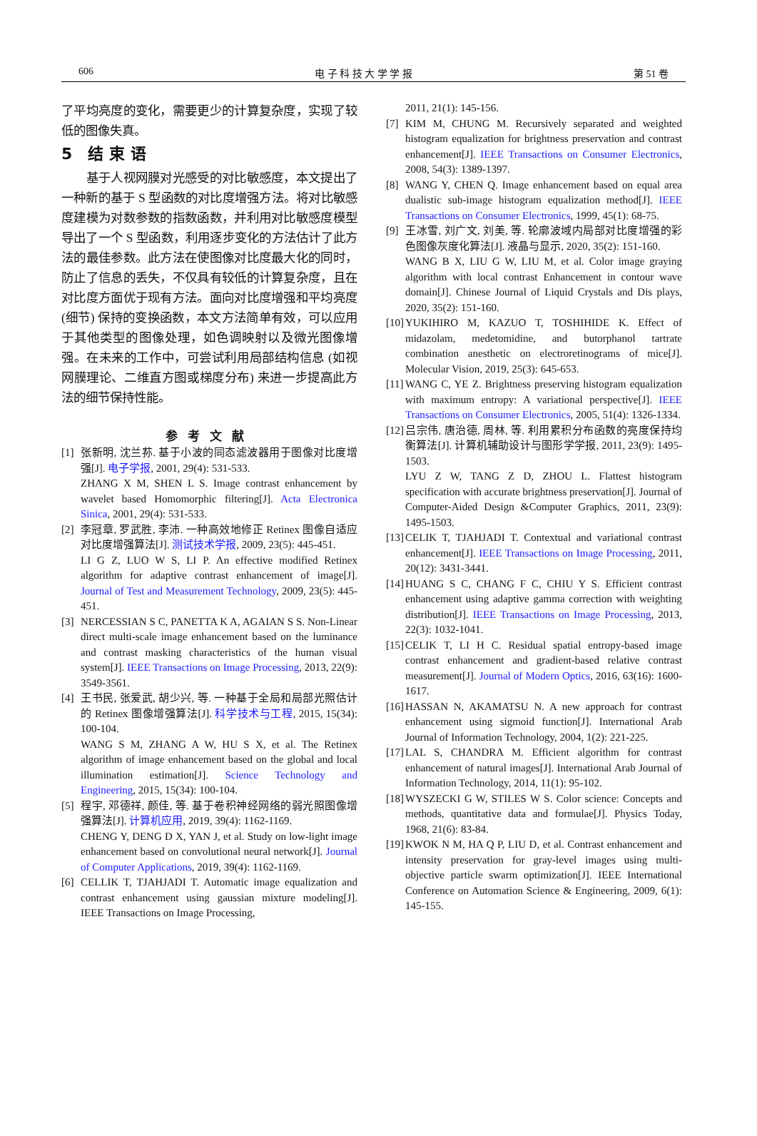606 电 子 科 技 大 学 学 报 第 51 卷
了平均亮度的变化，需要更少的计算复杂度，实现了较低的图像失真。
5　结 束 语
　　基于人视网膜对光感受的对比敏感度，本文提出了一种新的基于 S 型函数的对比度增强方法。将对比敏感度建模为对数参数的指数函数，并利用对比敏感度模型导出了一个 S 型函数，利用逐步变化的方法估计了此方法的最佳参数。此方法在使图像对比度最大化的同时，防止了信息的丢失，不仅具有较低的计算复杂度，且在对比度方面优于现有方法。面向对比度增强和平均亮度 (细节) 保持的变换函数，本文方法简单有效，可以应用于其他类型的图像处理，如色调映射以及微光图像增强。在未来的工作中，可尝试利用局部结构信息 (如视网膜理论、二维直方图或梯度分布) 来进一步提高此方法的细节保持性能。
参考文献
[1] 张新明, 沈兰荪. 基于小波的同态滤波器用于图像对比度增强[J]. 电子学报, 2001, 29(4): 531-533.
ZHANG X M, SHEN L S. Image contrast enhancement by wavelet based Homomorphic filtering[J]. Acta Electronica Sinica, 2001, 29(4): 531-533.
[2] 李冠章, 罗武胜, 李沛. 一种高效地修正 Retinex 图像自适应对比度增强算法[J]. 测试技术学报, 2009, 23(5): 445-451.
LI G Z, LUO W S, LI P. An effective modified Retinex algorithm for adaptive contrast enhancement of image[J]. Journal of Test and Measurement Technology, 2009, 23(5): 445-451.
[3] NERCESSIAN S C, PANETTA K A, AGAIAN S S. Non-Linear direct multi-scale image enhancement based on the luminance and contrast masking characteristics of the human visual system[J]. IEEE Transactions on Image Processing, 2013, 22(9): 3549-3561.
[4] 王书民, 张爱武, 胡少兴, 等. 一种基于全局和局部光照估计的 Retinex 图像增强算法[J]. 科学技术与工程, 2015, 15(34): 100-104.
WANG S M, ZHANG A W, HU S X, et al. The Retinex algorithm of image enhancement based on the global and local illumination estimation[J]. Science Technology and Engineering, 2015, 15(34): 100-104.
[5] 程宇, 邓德祥, 颜佳, 等. 基于卷积神经网络的弱光照图像增强算法[J]. 计算机应用, 2019, 39(4): 1162-1169.
CHENG Y, DENG D X, YAN J, et al. Study on low-light image enhancement based on convolutional neural network[J]. Journal of Computer Applications, 2019, 39(4): 1162-1169.
[6] CELLIK T, TJAHJADI T. Automatic image equalization and contrast enhancement using gaussian mixture modeling[J]. IEEE Transactions on Image Processing,
2011, 21(1): 145-156.
[7] KIM M, CHUNG M. Recursively separated and weighted histogram equalization for brightness preservation and contrast enhancement[J]. IEEE Transactions on Consumer Electronics, 2008, 54(3): 1389-1397.
[8] WANG Y, CHEN Q. Image enhancement based on equal area dualistic sub-image histogram equalization method[J]. IEEE Transactions on Consumer Electronics, 1999, 45(1): 68-75.
[9] 王冰雪, 刘广文, 刘美, 等. 轮廓波域内局部对比度增强的彩色图像灰度化算法[J]. 液晶与显示, 2020, 35(2): 151-160.
WANG B X, LIU G W, LIU M, et al. Color image graying algorithm with local contrast Enhancement in contour wave domain[J]. Chinese Journal of Liquid Crystals and Dis plays, 2020, 35(2): 151-160.
[10]
YUKIHIRO M, KAZUO T, TOSHIHIDE K. Effect of midazolam, medetomidine, and butorphanol tartrate combination anesthetic on electroretinograms of mice[J]. Molecular Vision, 2019, 25(3): 645-653.
[11]
WANG C, YE Z. Brightness preserving histogram equalization with maximum entropy: A variational perspective[J]. IEEE Transactions on Consumer Electronics, 2005, 51(4): 1326-1334.
[12]
吕宗伟, 唐治德, 周林, 等. 利用累积分布函数的亮度保持均衡算法[J]. 计算机辅助设计与图形学学报, 2011, 23(9): 1495-1503.
LYU Z W, TANG Z D, ZHOU L. Flattest histogram specification with accurate brightness preservation[J]. Journal of Computer-Aided Design &Computer Graphics, 2011, 23(9): 1495-1503.
[13]
CELIK T, TJAHJADI T. Contextual and variational contrast enhancement[J]. IEEE Transactions on Image Processing, 2011, 20(12): 3431-3441.
[14]
HUANG S C, CHANG F C, CHIU Y S. Efficient contrast enhancement using adaptive gamma correction with weighting distribution[J]. IEEE Transactions on Image Processing, 2013, 22(3): 1032-1041.
[15]
CELIK T, LI H C. Residual spatial entropy-based image contrast enhancement and gradient-based relative contrast measurement[J]. Journal of Modern Optics, 2016, 63(16): 1600-1617.
[16]
HASSAN N, AKAMATSU N. A new approach for contrast enhancement using sigmoid function[J]. International Arab Journal of Information Technology, 2004, 1(2): 221-225.
[17]
LAL S, CHANDRA M. Efficient algorithm for contrast enhancement of natural images[J]. International Arab Journal of Information Technology, 2014, 11(1): 95-102.
[18]
WYSZECKI G W, STILES W S. Color science: Concepts and methods, quantitative data and formulae[J]. Physics Today, 1968, 21(6): 83-84.
[19]
KWOK N M, HA Q P, LIU D, et al. Contrast enhancement and intensity preservation for gray-level images using multi-objective particle swarm optimization[J]. IEEE International Conference on Automation Science & Engineering, 2009, 6(1): 145-155.